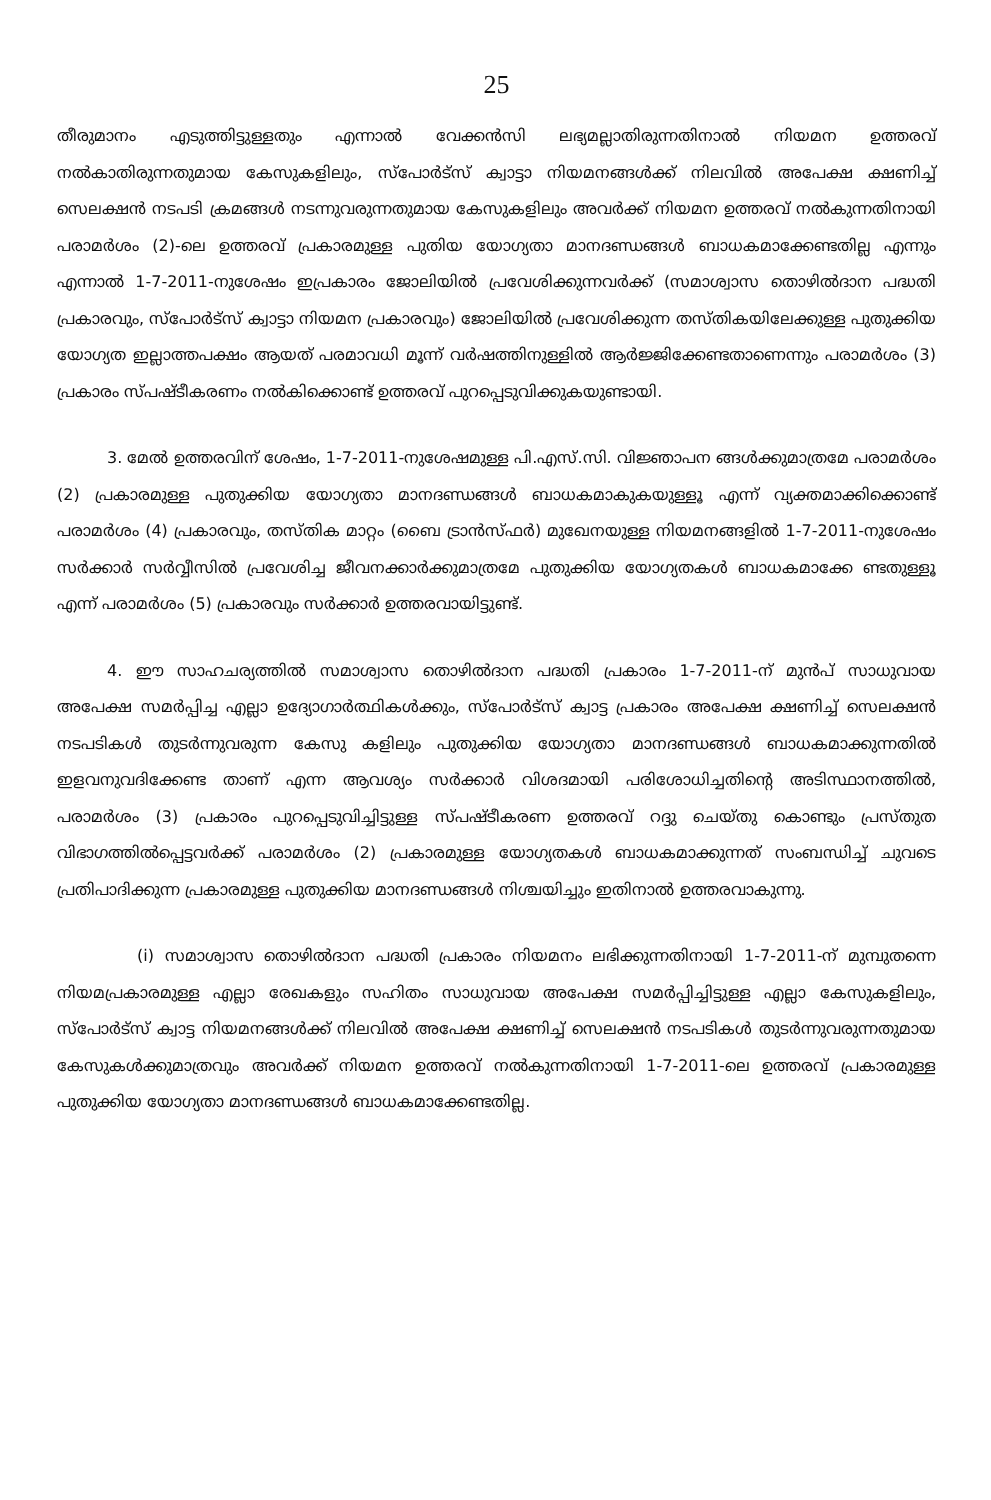25
തീരുമാനം എടുത്തിട്ടുള്ളതും എന്നാൽ വേക്കൻസി ലഭ്യമല്ലാതിരുന്നതിനാൽ നിയമന ഉത്തരവ് നൽകാതിരുന്നതുമായ കേസുകളിലും, സ്പോർട്സ് ക്വാട്ടാ നിയമനങ്ങൾക്ക് നിലവിൽ അപേക്ഷ ക്ഷണിച്ച് സെലക്ഷൻ നടപടി ക്രമങ്ങൾ നടന്നുവരുന്നതുമായ കേസുകളിലും അവർക്ക് നിയമന ഉത്തരവ് നൽകുന്നതിനായി പരാമർശം (2)-ലെ ഉത്തരവ് പ്രകാരമുള്ള പുതിയ യോഗ്യതാ മാനദണ്ഡങ്ങൾ ബാധകമാക്കേണ്ടതില്ല എന്നും എന്നാൽ 1-7-2011-നുശേഷം ഇപ്രകാരം ജോലിയിൽ പ്രവേശിക്കുന്നവർക്ക് (സമാശ്വാസ തൊഴിൽദാന പദ്ധതി പ്രകാരവും, സ്പോർട്സ് ക്വാട്ടാ നിയമന പ്രകാരവും) ജോലിയിൽ പ്രവേശിക്കുന്ന തസ്തികയിലേക്കുള്ള പുതുക്കിയ യോഗ്യത ഇല്ലാത്തപക്ഷം ആയത് പരമാവധി മൂന്ന് വർഷത്തിനുള്ളിൽ ആർജ്ജിക്കേണ്ടതാണെന്നും പരാമർശം (3) പ്രകാരം സ്പഷ്ടീകരണം നൽകിക്കൊണ്ട് ഉത്തരവ് പുറപ്പെടുവിക്കുകയുണ്ടായി.
3. മേൽ ഉത്തരവിന് ശേഷം, 1-7-2011-നുശേഷമുള്ള പി.എസ്.സി. വിജ്ഞാപന ങ്ങൾക്കുമാത്രമേ പരാമർശം (2) പ്രകാരമുള്ള പുതുക്കിയ യോഗ്യതാ മാനദണ്ഡങ്ങൾ ബാധകമാകുകയുള്ളൂ എന്ന് വ്യക്തമാക്കിക്കൊണ്ട് പരാമർശം (4) പ്രകാരവും, തസ്തിക മാറ്റം (ബൈ ട്രാൻസ്ഫർ) മുഖേനയുള്ള നിയമനങ്ങളിൽ 1-7-2011-നുശേഷം സർക്കാർ സർവ്വീസിൽ പ്രവേശിച്ച ജീവനക്കാർക്കുമാത്രമേ പുതുക്കിയ യോഗ്യതകൾ ബാധകമാക്കേ ണ്ടതുള്ളൂ എന്ന് പരാമർശം (5) പ്രകാരവും സർക്കാർ ഉത്തരവായിട്ടുണ്ട്.
4. ഈ സാഹചര്യത്തിൽ സമാശ്വാസ തൊഴിൽദാന പദ്ധതി പ്രകാരം 1-7-2011-ന് മുൻപ് സാധുവായ അപേക്ഷ സമർപ്പിച്ച എല്ലാ ഉദ്യോഗാർത്ഥികൾക്കും, സ്പോർട്സ് ക്വാട്ട പ്രകാരം അപേക്ഷ ക്ഷണിച്ച് സെലക്ഷൻ നടപടികൾ തുടർന്നുവരുന്ന കേസു കളിലും പുതുക്കിയ യോഗ്യതാ മാനദണ്ഡങ്ങൾ ബാധകമാക്കുന്നതിൽ ഇളവനുവദിക്കേണ്ട താണ് എന്ന ആവശ്യം സർക്കാർ വിശദമായി പരിശോധിച്ചതിന്റെ അടിസ്ഥാനത്തിൽ, പരാമർശം (3) പ്രകാരം പുറപ്പെടുവിച്ചിട്ടുള്ള സ്പഷ്ടീകരണ ഉത്തരവ് റദ്ദു ചെയ്തു കൊണ്ടും പ്രസ്തുത വിഭാഗത്തിൽപ്പെട്ടവർക്ക് പരാമർശം (2) പ്രകാരമുള്ള യോഗ്യതകൾ ബാധകമാക്കുന്നത് സംബന്ധിച്ച് ചുവടെ പ്രതിപാദിക്കുന്ന പ്രകാരമുള്ള പുതുക്കിയ മാനദണ്ഡങ്ങൾ നിശ്ചയിച്ചും ഇതിനാൽ ഉത്തരവാകുന്നു.
(i) സമാശ്വാസ തൊഴിൽദാന പദ്ധതി പ്രകാരം നിയമനം ലഭിക്കുന്നതിനായി 1-7-2011-ന് മുമ്പുതന്നെ നിയമപ്രകാരമുള്ള എല്ലാ രേഖകളും സഹിതം സാധുവായ അപേക്ഷ സമർപ്പിച്ചിട്ടുള്ള എല്ലാ കേസുകളിലും, സ്പോർട്സ് ക്വാട്ട നിയമനങ്ങൾക്ക് നിലവിൽ അപേക്ഷ ക്ഷണിച്ച് സെലക്ഷൻ നടപടികൾ തുടർന്നുവരുന്നതുമായ കേസുകൾക്കുമാത്രവും അവർക്ക് നിയമന ഉത്തരവ് നൽകുന്നതിനായി 1-7-2011-ലെ ഉത്തരവ് പ്രകാരമുള്ള പുതുക്കിയ യോഗ്യതാ മാനദണ്ഡങ്ങൾ ബാധകമാക്കേണ്ടതില്ല.